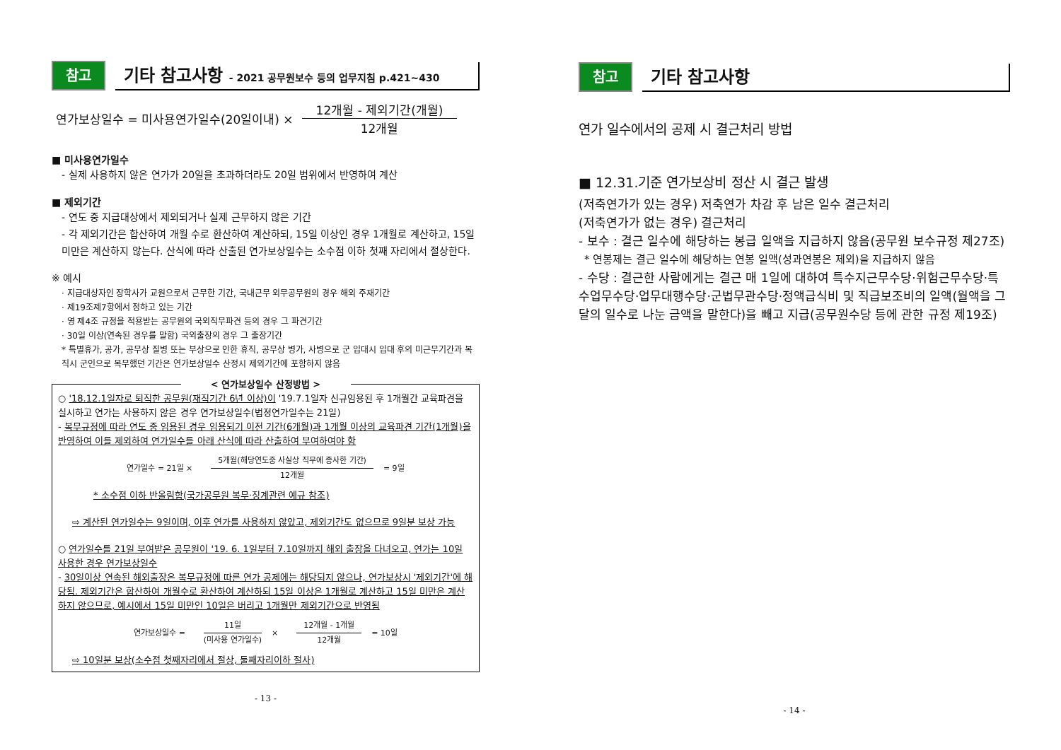참고
기타 참고사항 - 2021 공무원보수 등의 업무지침 p.421~430
연가보상일수 = 미사용연가일수(20일이내) ×
12개월 - 제외기간(개월)
12개월
■ 미사용연가일수
- 실제 사용하지 않은 연가가 20일을 초과하더라도 20일 범위에서 반영하여 계산
■ 제외기간
- 연도 중 지급대상에서 제외되거나 실제 근무하지 않은 기간
- 각 제외기간은 합산하여 개월 수로 환산하여 계산하되, 15일 이상인 경우 1개월로 계산하고, 15일 미만은 계산하지 않는다. 산식에 따라 산출된 연가보상일수는 소수점 이하 첫째 자리에서 절상한다.
※ 예시
· 지급대상자인 장학사가 교원으로서 근무한 기간, 국내근무 외무공무원의 경우 해외 주재기간
· 제19조제7항에서 정하고 있는 기간
· 영 제4조 규정을 적용받는 공무원의 국외직무파견 등의 경우 그 파견기간
· 30일 이상(연속된 경우를 말함) 국외출장의 경우 그 출장기간
* 특별휴가, 공가, 공무상 질병 또는 부상으로 인한 휴직, 공무상 병가, 사병으로 군 입대시 입대 후의 미근무기간과 복직시 군인으로 복무했던 기간은 연가보상일수 산정시 제외기간에 포함하지 않음
< 연가보상일수 산정방법 >
○ '18.12.1일자로 퇴직한 공무원(재직기간 6년 이상)이 '19.7.1일자 신규임용된 후 1개월간 교육파견을 실시하고 연가는 사용하지 않은 경우 연가보상일수(법정연가일수는 21일)
- 복무규정에 따라 연도 중 임용된 경우 임용되기 이전 기간(6개월)과 1개월 이상의 교육파견 기간(1개월)을 반영하여 이를 제외하여 연가일수를 아래 산식에 따라 산출하여 부여하여야 함
연가일수 = 21일 ×
5개월(해당연도중 사실상 직무에 종사한 기간)
12개월
= 9일
* 소수점 이하 반올림함(국가공무원 복무·징계관련 예규 참조)
⇨ 계산된 연가일수는 9일이며, 이후 연가를 사용하지 않았고, 제외기간도 없으므로 9일분 보상 가능
○ 연가일수를 21일 부여받은 공무원이 '19. 6. 1일부터 7.10일까지 해외 출장을 다녀오고, 연가는 10일 사용한 경우 연가보상일수
- 30일이상 연속된 해외출장은 복무규정에 따른 연가 공제에는 해당되지 않으나, 연가보상시 '제외기간'에 해당됨. 제외기간은 합산하여 개월수로 환산하여 계산하되 15일 이상은 1개월로 계산하고 15일 미만은 계산하지 않으므로, 예시에서 15일 미만인 10일은 버리고 1개월만 제외기간으로 반영됨
연가보상일수 =
11일
(미사용 연가일수)
×
12개월 - 1개월
12개월
= 10일
⇨ 10일분 보상(소수점 첫째자리에서 절상, 둘째자리이하 절사)
- 13 -
참고
기타 참고사항
연가 일수에서의 공제 시 결근처리 방법
■ 12.31.기준 연가보상비 정산 시 결근 발생
(저축연가가 있는 경우) 저축연가 차감 후 남은 일수 결근처리
(저축연가가 없는 경우) 결근처리
- 보수 : 결근 일수에 해당하는 봉급 일액을 지급하지 않음(공무원 보수규정 제27조)
* 연봉제는 결근 일수에 해당하는 연봉 일액(성과연봉은 제외)을 지급하지 않음
- 수당 : 결근한 사람에게는 결근 매 1일에 대하여 특수지근무수당·위험근무수당·특수업무수당·업무대행수당·군법무관수당·정액급식비 및 직급보조비의 일액(월액을 그 달의 일수로 나눈 금액을 말한다)을 빼고 지급(공무원수당 등에 관한 규정 제19조)
- 14 -